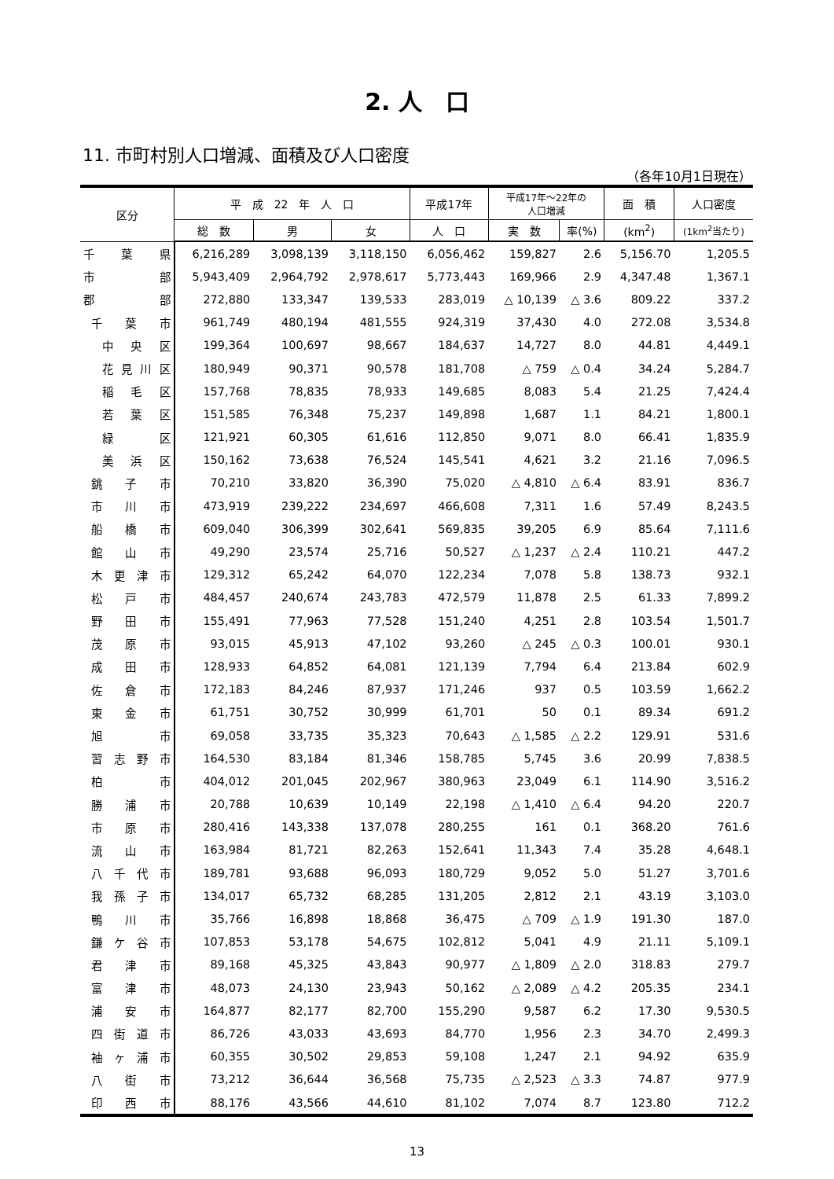2. 人　口
11. 市町村別人口増減、面積及び人口密度
（各年10月1日現在）
| 区分 | 平 成 22 年 人 口 | | | 平成17年 | 平成17年～22年の 人口増減 | | 面 積 | 人口密度 |
| --- | --- | --- | --- | --- | --- | --- | --- | --- |
| | 総 数 | 男 | 女 | 人 口 | 実 数 | 率(%) | (km<sup>2</sup>) | (1km<sup>2</sup>当たり) |
| 千 葉 県 | 6,216,289 | 3,098,139 | 3,118,150 | 6,056,462 | 159,827 | 2.6 | 5,156.70 | 1,205.5 |
| 市 部 | 5,943,409 | 2,964,792 | 2,978,617 | 5,773,443 | 169,966 | 2.9 | 4,347.48 | 1,367.1 |
| 郡 部 | 272,880 | 133,347 | 139,533 | 283,019 | △ 10,139 | △ 3.6 | 809.22 | 337.2 |
| 千 葉 市 | 961,749 | 480,194 | 481,555 | 924,319 | 37,430 | 4.0 | 272.08 | 3,534.8 |
| 中 央 区 | 199,364 | 100,697 | 98,667 | 184,637 | 14,727 | 8.0 | 44.81 | 4,449.1 |
| 花見川区 | 180,949 | 90,371 | 90,578 | 181,708 | △ 759 | △ 0.4 | 34.24 | 5,284.7 |
| 稲 毛 区 | 157,768 | 78,835 | 78,933 | 149,685 | 8,083 | 5.4 | 21.25 | 7,424.4 |
| 若 葉 区 | 151,585 | 76,348 | 75,237 | 149,898 | 1,687 | 1.1 | 84.21 | 1,800.1 |
| 緑 区 | 121,921 | 60,305 | 61,616 | 112,850 | 9,071 | 8.0 | 66.41 | 1,835.9 |
| 美 浜 区 | 150,162 | 73,638 | 76,524 | 145,541 | 4,621 | 3.2 | 21.16 | 7,096.5 |
| 銚 子 市 | 70,210 | 33,820 | 36,390 | 75,020 | △ 4,810 | △ 6.4 | 83.91 | 836.7 |
| 市 川 市 | 473,919 | 239,222 | 234,697 | 466,608 | 7,311 | 1.6 | 57.49 | 8,243.5 |
| 船 橋 市 | 609,040 | 306,399 | 302,641 | 569,835 | 39,205 | 6.9 | 85.64 | 7,111.6 |
| 館 山 市 | 49,290 | 23,574 | 25,716 | 50,527 | △ 1,237 | △ 2.4 | 110.21 | 447.2 |
| 木更津市 | 129,312 | 65,242 | 64,070 | 122,234 | 7,078 | 5.8 | 138.73 | 932.1 |
| 松 戸 市 | 484,457 | 240,674 | 243,783 | 472,579 | 11,878 | 2.5 | 61.33 | 7,899.2 |
| 野 田 市 | 155,491 | 77,963 | 77,528 | 151,240 | 4,251 | 2.8 | 103.54 | 1,501.7 |
| 茂 原 市 | 93,015 | 45,913 | 47,102 | 93,260 | △ 245 | △ 0.3 | 100.01 | 930.1 |
| 成 田 市 | 128,933 | 64,852 | 64,081 | 121,139 | 7,794 | 6.4 | 213.84 | 602.9 |
| 佐 倉 市 | 172,183 | 84,246 | 87,937 | 171,246 | 937 | 0.5 | 103.59 | 1,662.2 |
| 東 金 市 | 61,751 | 30,752 | 30,999 | 61,701 | 50 | 0.1 | 89.34 | 691.2 |
| 旭 市 | 69,058 | 33,735 | 35,323 | 70,643 | △ 1,585 | △ 2.2 | 129.91 | 531.6 |
| 習志野市 | 164,530 | 83,184 | 81,346 | 158,785 | 5,745 | 3.6 | 20.99 | 7,838.5 |
| 柏 市 | 404,012 | 201,045 | 202,967 | 380,963 | 23,049 | 6.1 | 114.90 | 3,516.2 |
| 勝 浦 市 | 20,788 | 10,639 | 10,149 | 22,198 | △ 1,410 | △ 6.4 | 94.20 | 220.7 |
| 市 原 市 | 280,416 | 143,338 | 137,078 | 280,255 | 161 | 0.1 | 368.20 | 761.6 |
| 流 山 市 | 163,984 | 81,721 | 82,263 | 152,641 | 11,343 | 7.4 | 35.28 | 4,648.1 |
| 八千代市 | 189,781 | 93,688 | 96,093 | 180,729 | 9,052 | 5.0 | 51.27 | 3,701.6 |
| 我孫子市 | 134,017 | 65,732 | 68,285 | 131,205 | 2,812 | 2.1 | 43.19 | 3,103.0 |
| 鴨 川 市 | 35,766 | 16,898 | 18,868 | 36,475 | △ 709 | △ 1.9 | 191.30 | 187.0 |
| 鎌ケ谷市 | 107,853 | 53,178 | 54,675 | 102,812 | 5,041 | 4.9 | 21.11 | 5,109.1 |
| 君 津 市 | 89,168 | 45,325 | 43,843 | 90,977 | △ 1,809 | △ 2.0 | 318.83 | 279.7 |
| 富 津 市 | 48,073 | 24,130 | 23,943 | 50,162 | △ 2,089 | △ 4.2 | 205.35 | 234.1 |
| 浦 安 市 | 164,877 | 82,177 | 82,700 | 155,290 | 9,587 | 6.2 | 17.30 | 9,530.5 |
| 四街道市 | 86,726 | 43,033 | 43,693 | 84,770 | 1,956 | 2.3 | 34.70 | 2,499.3 |
| 袖ヶ浦市 | 60,355 | 30,502 | 29,853 | 59,108 | 1,247 | 2.1 | 94.92 | 635.9 |
| 八 街 市 | 73,212 | 36,644 | 36,568 | 75,735 | △ 2,523 | △ 3.3 | 74.87 | 977.9 |
| 印 西 市 | 88,176 | 43,566 | 44,610 | 81,102 | 7,074 | 8.7 | 123.80 | 712.2 |
13